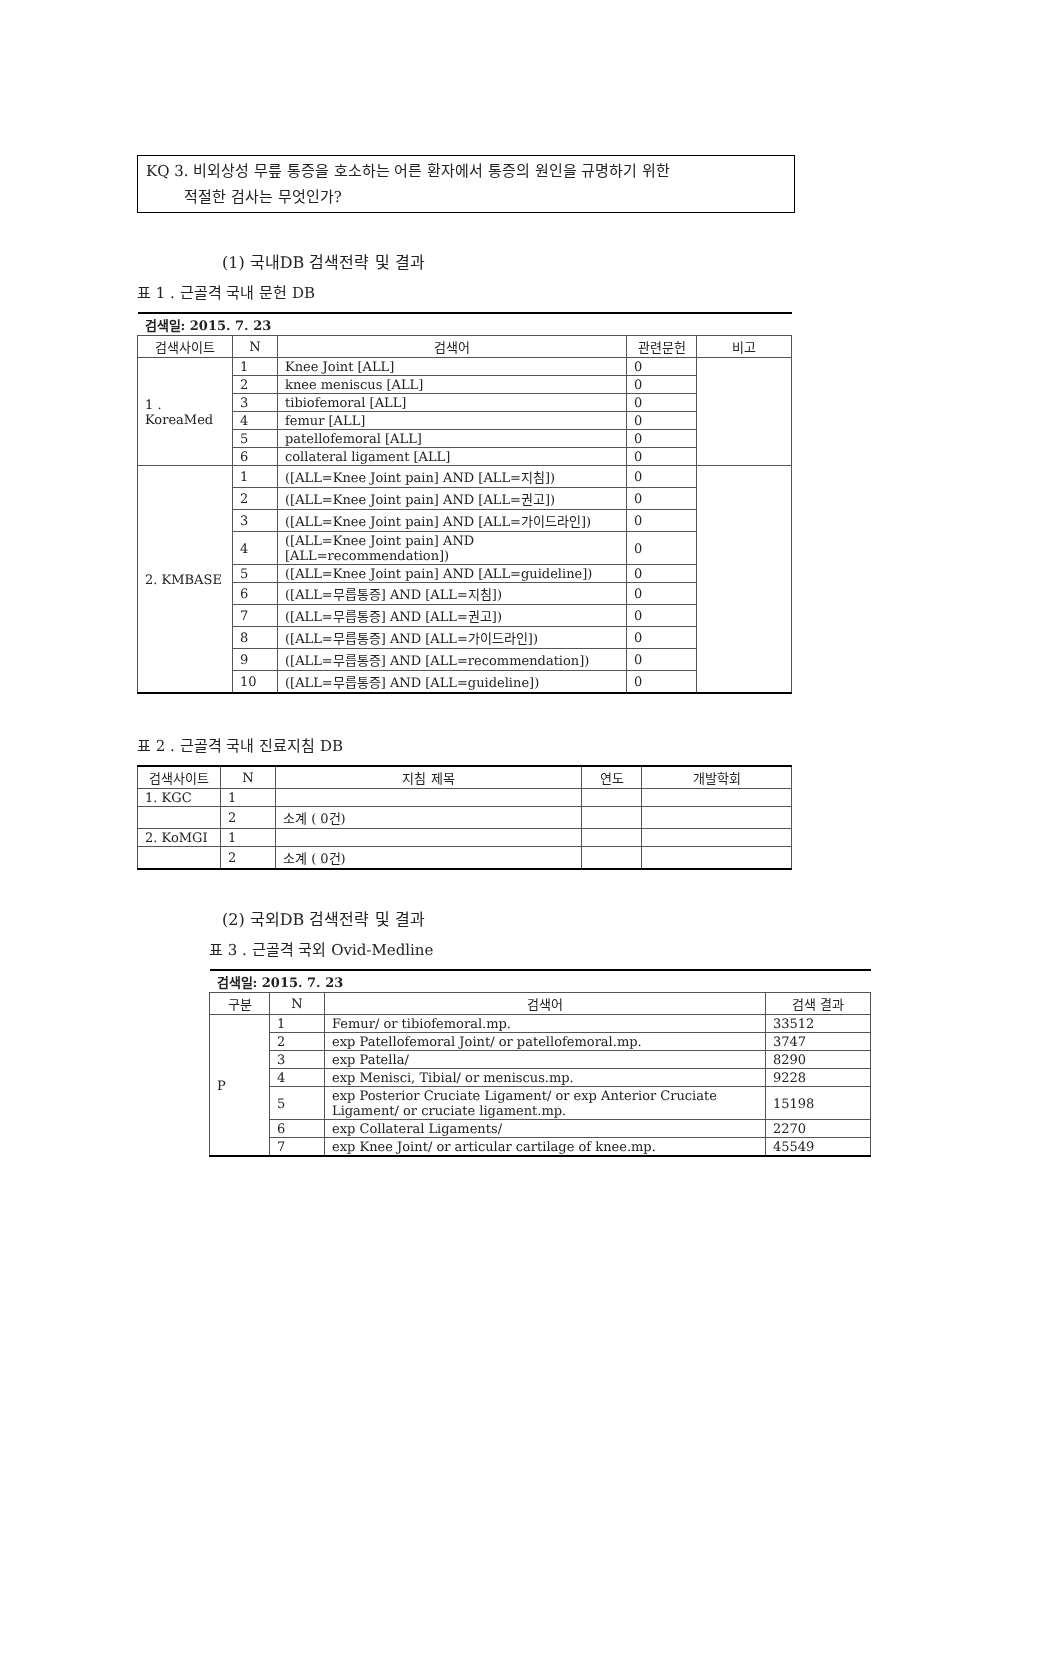KQ 3. 비외상성 무릎 통증을 호소하는 어른 환자에서 통증의 원인을 규명하기 위한
적절한 검사는 무엇인가?
(1) 국내DB 검색전략 및 결과
표 1 . 근골격 국내 문헌 DB
| 검색일: 2015. 7. 23 | | | | |
| 검색사이트 | N | 검색어 | 관련문헌 | 비고 |
| 1 . KoreaMed | 1 | Knee Joint [ALL] | 0 | |
| | 2 | knee meniscus [ALL] | 0 | |
| | 3 | tibiofemoral [ALL] | 0 | |
| | 4 | femur [ALL] | 0 | |
| | 5 | patellofemoral [ALL] | 0 | |
| | 6 | collateral ligament [ALL] | 0 | |
| 2. KMBASE | 1 | ([ALL=Knee Joint pain] AND [ALL=지침]) | 0 | |
| | 2 | ([ALL=Knee Joint pain] AND [ALL=권고]) | 0 | |
| | 3 | ([ALL=Knee Joint pain] AND [ALL=가이드라인]) | 0 | |
| | 4 | ([ALL=Knee Joint pain] AND [ALL=recommendation]) | 0 | |
| | 5 | ([ALL=Knee Joint pain] AND [ALL=guideline]) | 0 | |
| | 6 | ([ALL=무릅통증] AND [ALL=지침]) | 0 | |
| | 7 | ([ALL=무릅통증] AND [ALL=권고]) | 0 | |
| | 8 | ([ALL=무릅통증] AND [ALL=가이드라인]) | 0 | |
| | 9 | ([ALL=무릅통증] AND [ALL=recommendation]) | 0 | |
| | 10 | ([ALL=무릅통증] AND [ALL=guideline]) | 0 | |
표 2 . 근골격 국내 진료지침 DB
| 검색사이트 | N | 지침 제목 | 연도 | 개발학회 |
| --- | --- | --- | --- | --- |
| 1. KGC | 1 | | | |
| | 2 | 소계 ( 0건) | | |
| 2. KoMGI | 1 | | | |
| | 2 | 소계 ( 0건) | | |
(2) 국외DB 검색전략 및 결과
표 3 . 근골격 국외 Ovid-Medline
| 검색일: 2015. 7. 23 | | | |
| 구분 | N | 검색어 | 검색 결과 |
| P | 1 | Femur/ or tibiofemoral.mp. | 33512 |
| | 2 | exp Patellofemoral Joint/ or patellofemoral.mp. | 3747 |
| | 3 | exp Patella/ | 8290 |
| | 4 | exp Menisci, Tibial/ or meniscus.mp. | 9228 |
| | 5 | exp Posterior Cruciate Ligament/ or exp Anterior Cruciate Ligament/ or cruciate ligament.mp. | 15198 |
| | 6 | exp Collateral Ligaments/ | 2270 |
| | 7 | exp Knee Joint/ or articular cartilage of knee.mp. | 45549 |